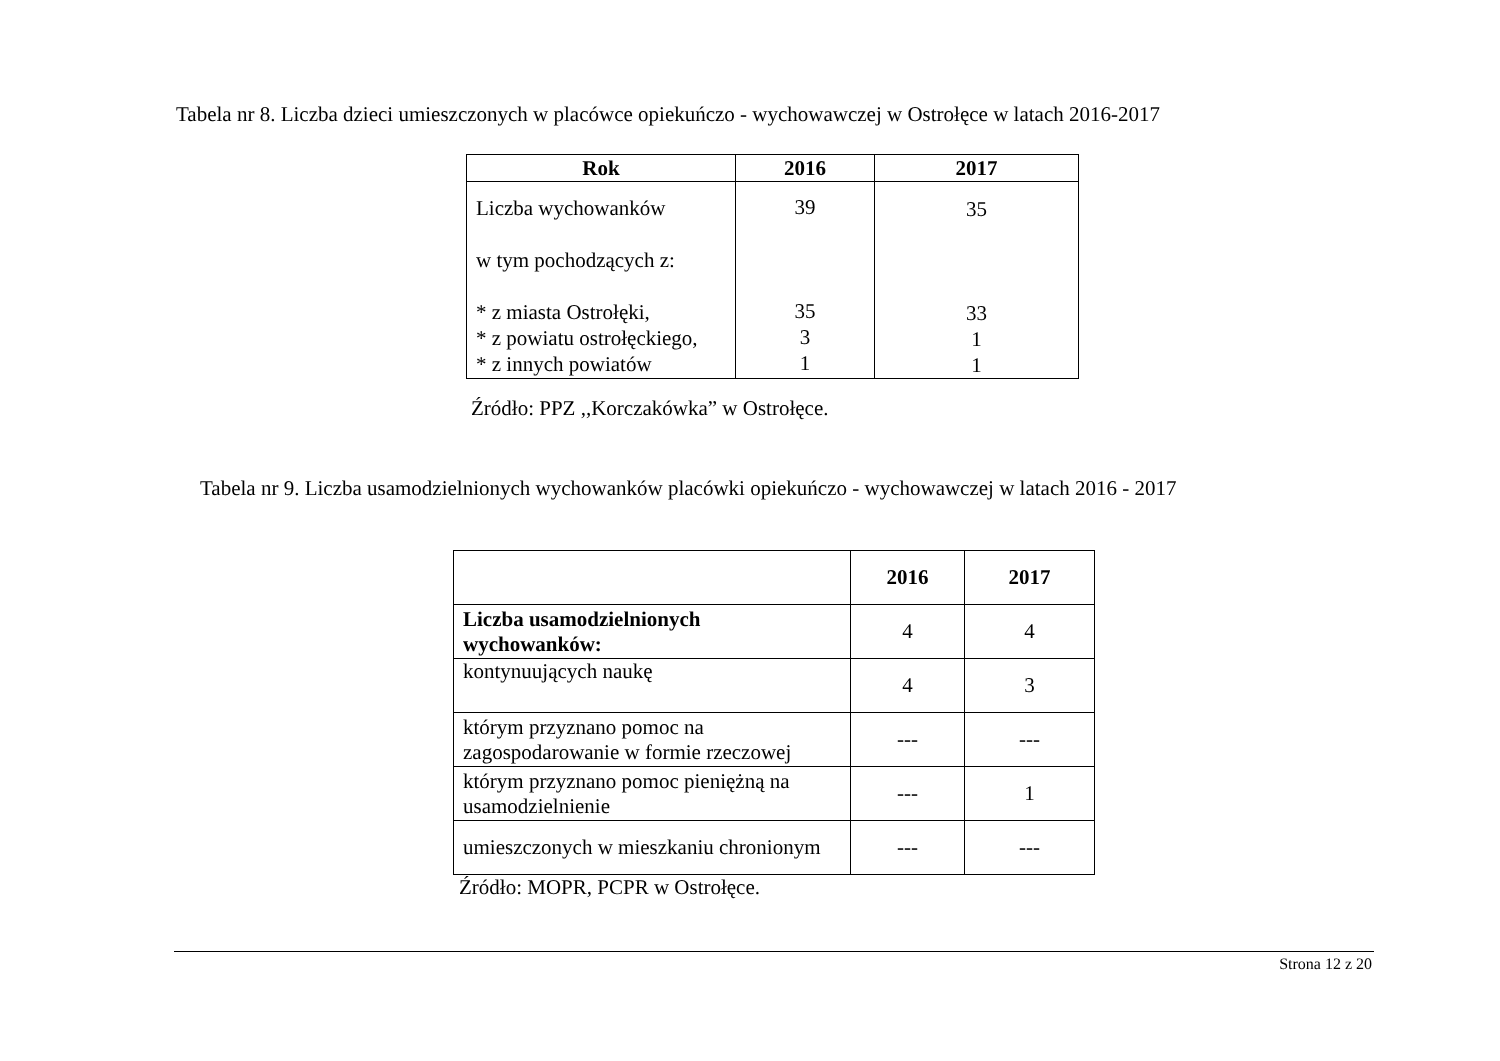Tabela nr 8. Liczba dzieci umieszczonych w placówce opiekuńczo - wychowawczej w Ostrołęce w latach 2016-2017
| Rok | 2016 | 2017 |
| --- | --- | --- |
| Liczba wychowanków w tym pochodzących z: * z miasta Ostrołęki, * z powiatu ostrołęckiego, * z innych powiatów | 39 35 3 1 | 35 33 1 1 |
Źródło: PPZ ,,Korczakówka” w Ostrołęce.
Tabela nr 9. Liczba usamodzielnionych wychowanków placówki opiekuńczo - wychowawczej w latach 2016 - 2017
| | 2016 | 2017 |
| --- | --- | --- |
| Liczba usamodzielnionych wychowanków: | 4 | 4 |
| kontynuujących naukę | 4 | 3 |
| którym przyznano pomoc na zagospodarowanie w formie rzeczowej | --- | --- |
| którym przyznano pomoc pieniężną na usamodzielnienie | --- | 1 |
| umieszczonych w mieszkaniu chronionym | --- | --- |
Źródło: MOPR, PCPR w Ostrołęce.
Strona 12 z 20